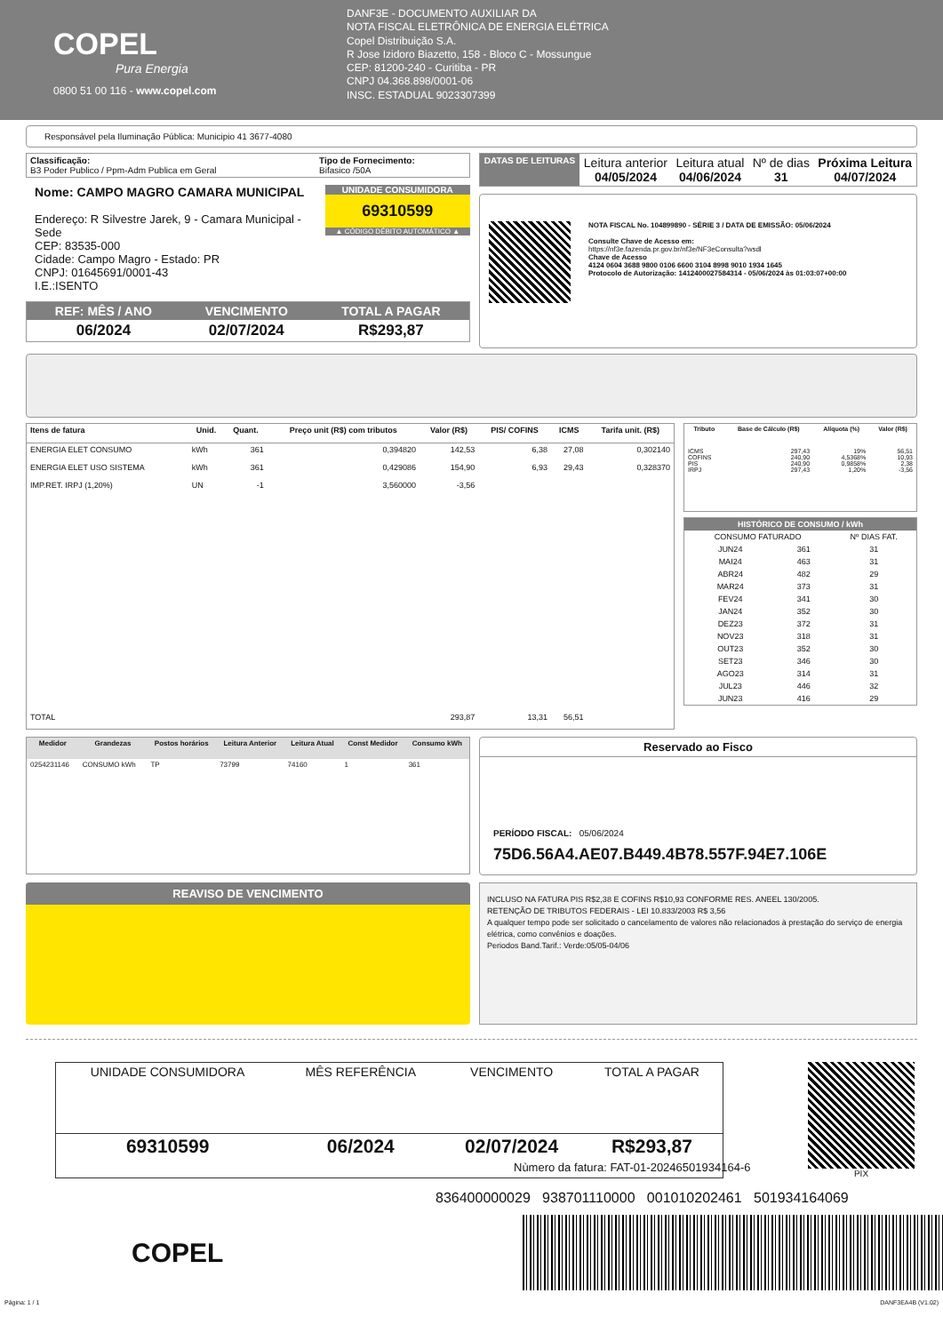COPEL
Pura Energia
0800 51 00 116 - www.copel.com
DANF3E - DOCUMENTO AUXILIAR DA
NOTA FISCAL ELETRÔNICA DE ENERGIA ELÉTRICA
Copel Distribuição S.A.
R Jose Izidoro Biazetto, 158 - Bloco C - Mossungue
CEP: 81200-240 - Curitiba - PR
CNPJ 04.368.898/0001-06
INSC. ESTADUAL 9023307399
Responsável pela Iluminação Pública: Municipio 41 3677-4080
| Classificação: B3 Poder Publico / Ppm-Adm Publica em Geral | Tipo de Fornecimento: Bifasico /50A |
Nome: CAMPO MAGRO CAMARA MUNICIPAL
Endereço: R Silvestre Jarek, 9 - Camara Municipal - Sede
CEP: 83535-000
Cidade: Campo Magro - Estado: PR
CNPJ: 01645691/0001-43
I.E.:ISENTO
UNIDADE CONSUMIDORA
69310599
▲ CÓDIGO DÉBITO AUTOMÁTICO ▲
| REF: MÊS / ANO | VENCIMENTO | TOTAL A PAGAR |
| 06/2024 | 02/07/2024 | R$293,87 |
| DATAS DE LEITURAS | Leitura anterior 04/05/2024 | Leitura atual 04/06/2024 | Nº de dias 31 | Próxima Leitura 04/07/2024 |
NOTA FISCAL No. 104899890 - SÉRIE 3 / DATA DE EMISSÃO: 05/06/2024
Consulte Chave de Acesso em:
https://nf3e.fazenda.pr.gov.br/nf3e/NF3eConsulta?wsdl
Chave de Acesso
4124 0604 3688 9800 0106 6600 3104 8998 9010 1934 1645
Protocolo de Autorização: 1412400027584314 - 05/06/2024 às 01:03:07+00:00
| Itens de fatura | Unid. | Quant. | Preço unit (R$) com tributos | Valor (R$) | PIS/ COFINS | ICMS | Tarifa unit. (R$) |
| --- | --- | --- | --- | --- | --- | --- | --- |
| ENERGIA ELET CONSUMO | kWh | 361 | 0,394820 | 142,53 | 6,38 | 27,08 | 0,302140 |
| ENERGIA ELET USO SISTEMA | kWh | 361 | 0,429086 | 154,90 | 6,93 | 29,43 | 0,328370 |
| IMP.RET. IRPJ (1,20%) | UN | -1 | 3,560000 | -3,56 | | | |
| TOTAL | | | | 293,87 | 13,31 | 56,51 | |
| Tributo | Base de Cálculo (R$) | Alíquota (%) | Valor (R$) |
| --- | --- | --- | --- |
| ICMS COFINS PIS IRPJ | 297,43 240,90 240,90 297,43 | 19% 4,5368% 0,9858% 1,20% | 56,51 10,93 2,38 -3,56 |
| HISTÓRICO DE CONSUMO / kWh | | |
| --- | --- | --- |
| CONSUMO FATURADO | | Nº DIAS FAT. |
| JUN24 | 361 | 31 |
| MAI24 | 463 | 31 |
| ABR24 | 482 | 29 |
| MAR24 | 373 | 31 |
| FEV24 | 341 | 30 |
| JAN24 | 352 | 30 |
| DEZ23 | 372 | 31 |
| NOV23 | 318 | 31 |
| OUT23 | 352 | 30 |
| SET23 | 346 | 30 |
| AGO23 | 314 | 31 |
| JUL23 | 446 | 32 |
| JUN23 | 416 | 29 |
| Medidor | Grandezas | Postos horários | Leitura Anterior | Leitura Atual | Const Medidor | Consumo kWh |
| --- | --- | --- | --- | --- | --- | --- |
| 0254231146 | CONSUMO kWh | TP | 73799 | 74160 | 1 | 361 |
Reservado ao Fisco
PERÍODO FISCAL: 05/06/2024
75D6.56A4.AE07.B449.4B78.557F.94E7.106E
REAVISO DE VENCIMENTO
INCLUSO NA FATURA PIS R$2,38 E COFINS R$10,93 CONFORME RES. ANEEL 130/2005.
RETENÇÃO DE TRIBUTOS FEDERAIS - LEI 10.833/2003 R$ 3,56
A qualquer tempo pode ser solicitado o cancelamento de valores não relacionados à prestação do serviço de energia elétrica, como convênios e doações.
Periodos Band.Tarif.: Verde:05/05-04/06
| UNIDADE CONSUMIDORA | MÊS REFERÊNCIA | VENCIMENTO | TOTAL A PAGAR |
| 69310599 | 06/2024 | 02/07/2024 | R$293,87 |
PIX
Nùmero da fatura: FAT-01-20246501934164-6
836400000029 938701110000 001010202461 501934164069
COPEL
Página: 1 / 1 DANF3EA4B (V1.02)